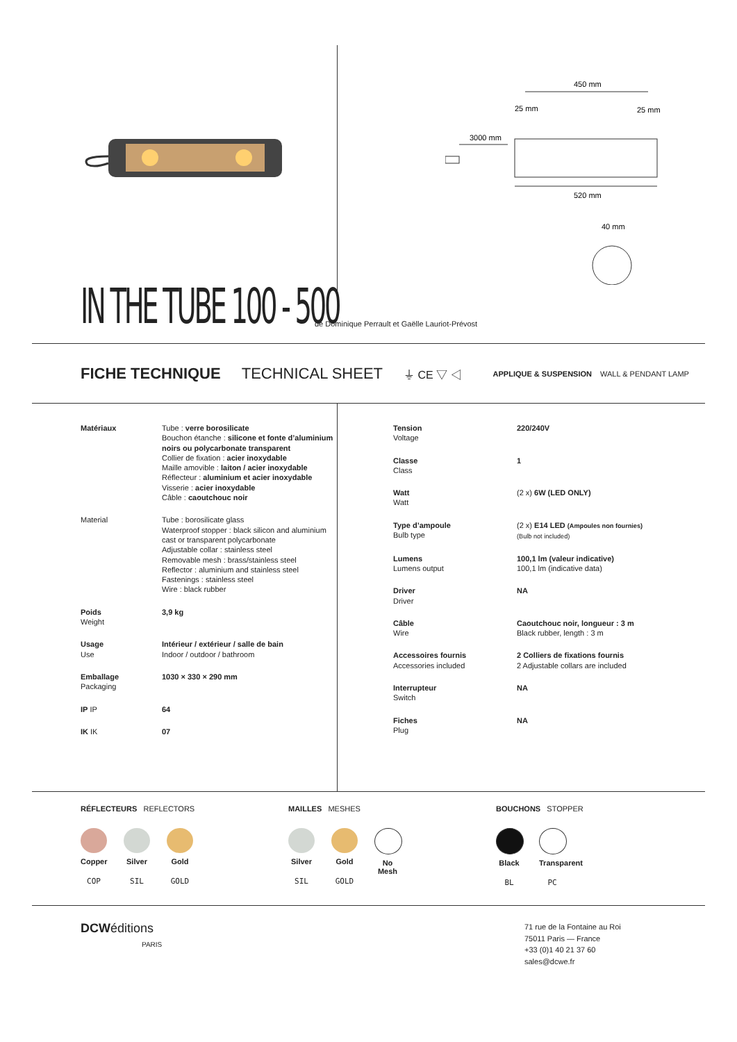450 mm
25 mm
25 mm
3000 mm
520 mm
40 mm
IN THE TUBE 100 - 500
de Dominique Perrault et Gaëlle Lauriot-Prévost
FICHE TECHNIQUE TECHNICAL SHEET ⏚ CE ▽ ◁ APPLIQUE & SUSPENSION WALL & PENDANT LAMP
| Matériaux | Tube : verre borosilicate Bouchon étanche : silicone et fonte d’aluminium noirs ou polycarbonate transparent Collier de fixation : acier inoxydable Maille amovible : laiton / acier inoxydable Réflecteur : aluminium et acier inoxydable Visserie : acier inoxydable Câble : caoutchouc noir |
| Material | Tube : borosilicate glass Waterproof stopper : black silicon and aluminium cast or transparent polycarbonate Adjustable collar : stainless steel Removable mesh : brass/stainless steel Reflector : aluminium and stainless steel Fastenings : stainless steel Wire : black rubber |
| Poids Weight | 3,9 kg |
| Usage Use | Intérieur / extérieur / salle de bain Indoor / outdoor / bathroom |
| Emballage Packaging | 1030 × 330 × 290 mm |
| IP IP | 64 |
| IK IK | 07 |
| Tension Voltage | 220/240V |
| Classe Class | 1 |
| Watt Watt | (2 x) 6W (LED ONLY) |
| Type d’ampoule Bulb type | (2 x) E14 LED (Ampoules non fournies) (Bulb not included) |
| Lumens Lumens output | 100,1 lm (valeur indicative) 100,1 lm (indicative data) |
| Driver Driver | NA |
| Câble Wire | Caoutchouc noir, longueur : 3 m Black rubber, length : 3 m |
| Accessoires fournis Accessories included | 2 Colliers de fixations fournis 2 Adjustable collars are included |
| Interrupteur Switch | NA |
| Fiches Plug | NA |
RÉFLECTEURS REFLECTORS
Copper
COP
Silver
SIL
Gold
GOLD
MAILLES MESHES
Silver
SIL
Gold
GOLD
No Mesh
BOUCHONS STOPPER
Black
BL
Transparent
PC
DCWéditions
PARIS
71 rue de la Fontaine au Roi
75011 Paris — France
+33 (0)1 40 21 37 60
sales@dcwe.fr